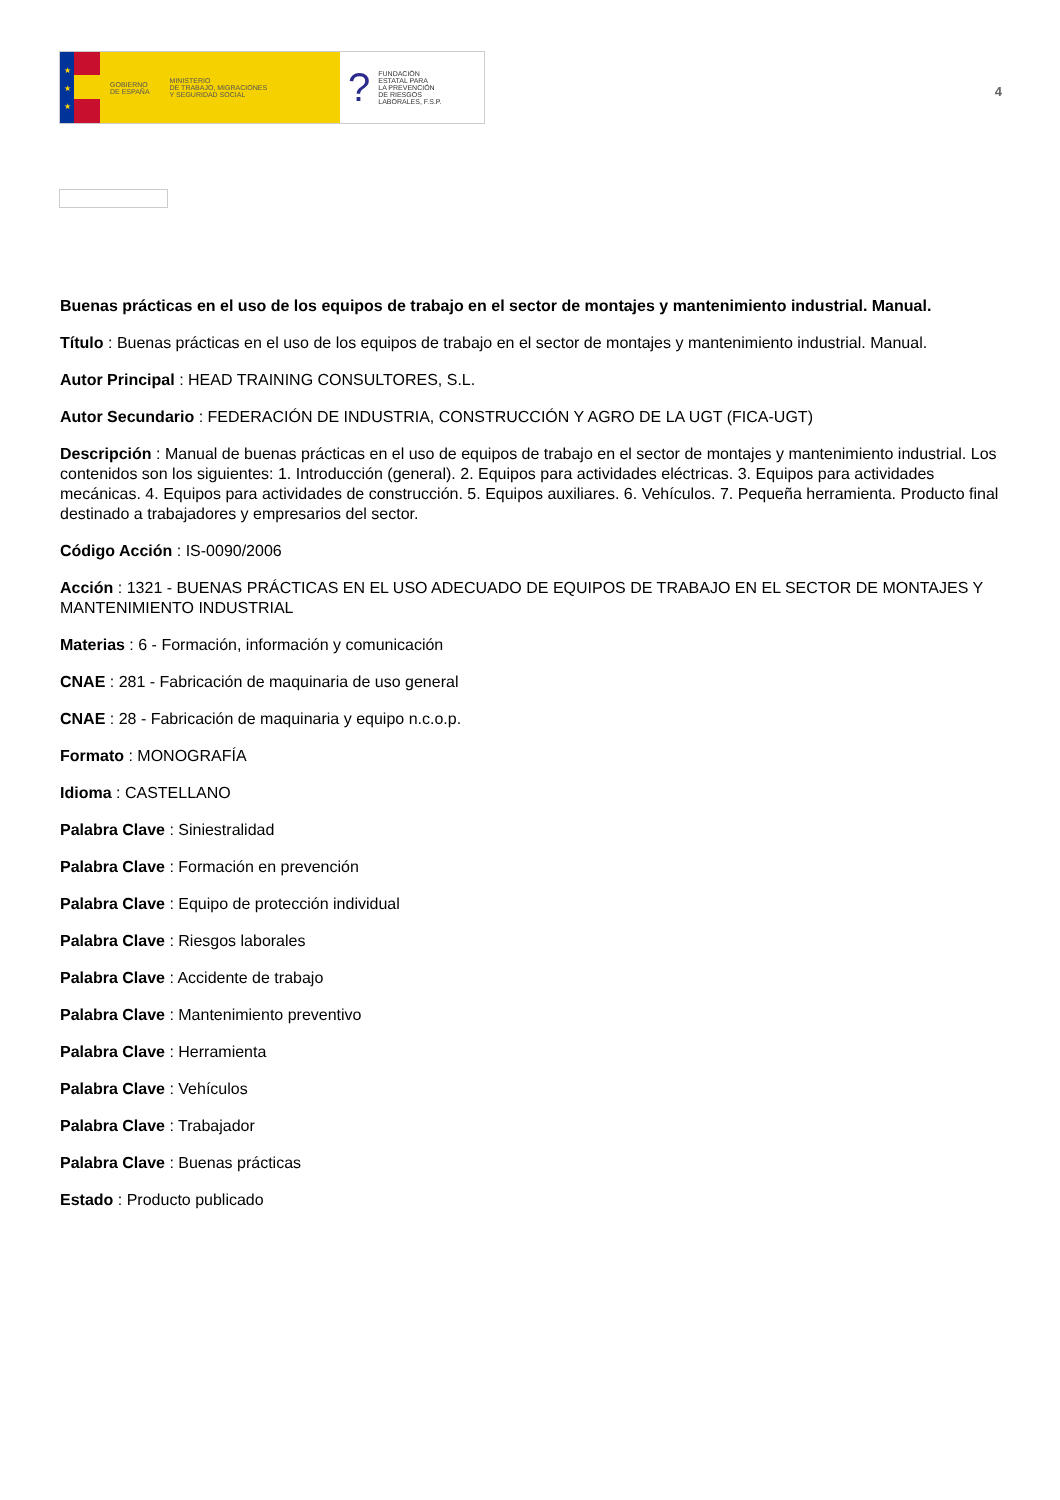★
★
★
GOBIERNO
DE ESPAÑA
MINISTERIO
DE TRABAJO, MIGRACIONES
Y SEGURIDAD SOCIAL
?
FUNDACIÓN
ESTATAL PARA
LA PREVENCIÓN
DE RIESGOS
LABORALES, F.S.P.
4
Buenas prácticas en el uso de los equipos de trabajo en el sector de montajes y mantenimiento industrial. Manual.
Título : Buenas prácticas en el uso de los equipos de trabajo en el sector de montajes y mantenimiento industrial. Manual.
Autor Principal : HEAD TRAINING CONSULTORES, S.L.
Autor Secundario : FEDERACIÓN DE INDUSTRIA, CONSTRUCCIÓN Y AGRO DE LA UGT (FICA-UGT)
Descripción : Manual de buenas prácticas en el uso de equipos de trabajo en el sector de montajes y mantenimiento industrial. Los contenidos son los siguientes: 1. Introducción (general). 2. Equipos para actividades eléctricas. 3. Equipos para actividades mecánicas. 4. Equipos para actividades de construcción. 5. Equipos auxiliares. 6. Vehículos. 7. Pequeña herramienta. Producto final destinado a trabajadores y empresarios del sector.
Código Acción : IS-0090/2006
Acción : 1321 - BUENAS PRÁCTICAS EN EL USO ADECUADO DE EQUIPOS DE TRABAJO EN EL SECTOR DE MONTAJES Y MANTENIMIENTO INDUSTRIAL
Materias : 6 - Formación, información y comunicación
CNAE : 281 - Fabricación de maquinaria de uso general
CNAE : 28 - Fabricación de maquinaria y equipo n.c.o.p.
Formato : MONOGRAFÍA
Idioma : CASTELLANO
Palabra Clave : Siniestralidad
Palabra Clave : Formación en prevención
Palabra Clave : Equipo de protección individual
Palabra Clave : Riesgos laborales
Palabra Clave : Accidente de trabajo
Palabra Clave : Mantenimiento preventivo
Palabra Clave : Herramienta
Palabra Clave : Vehículos
Palabra Clave : Trabajador
Palabra Clave : Buenas prácticas
Estado : Producto publicado